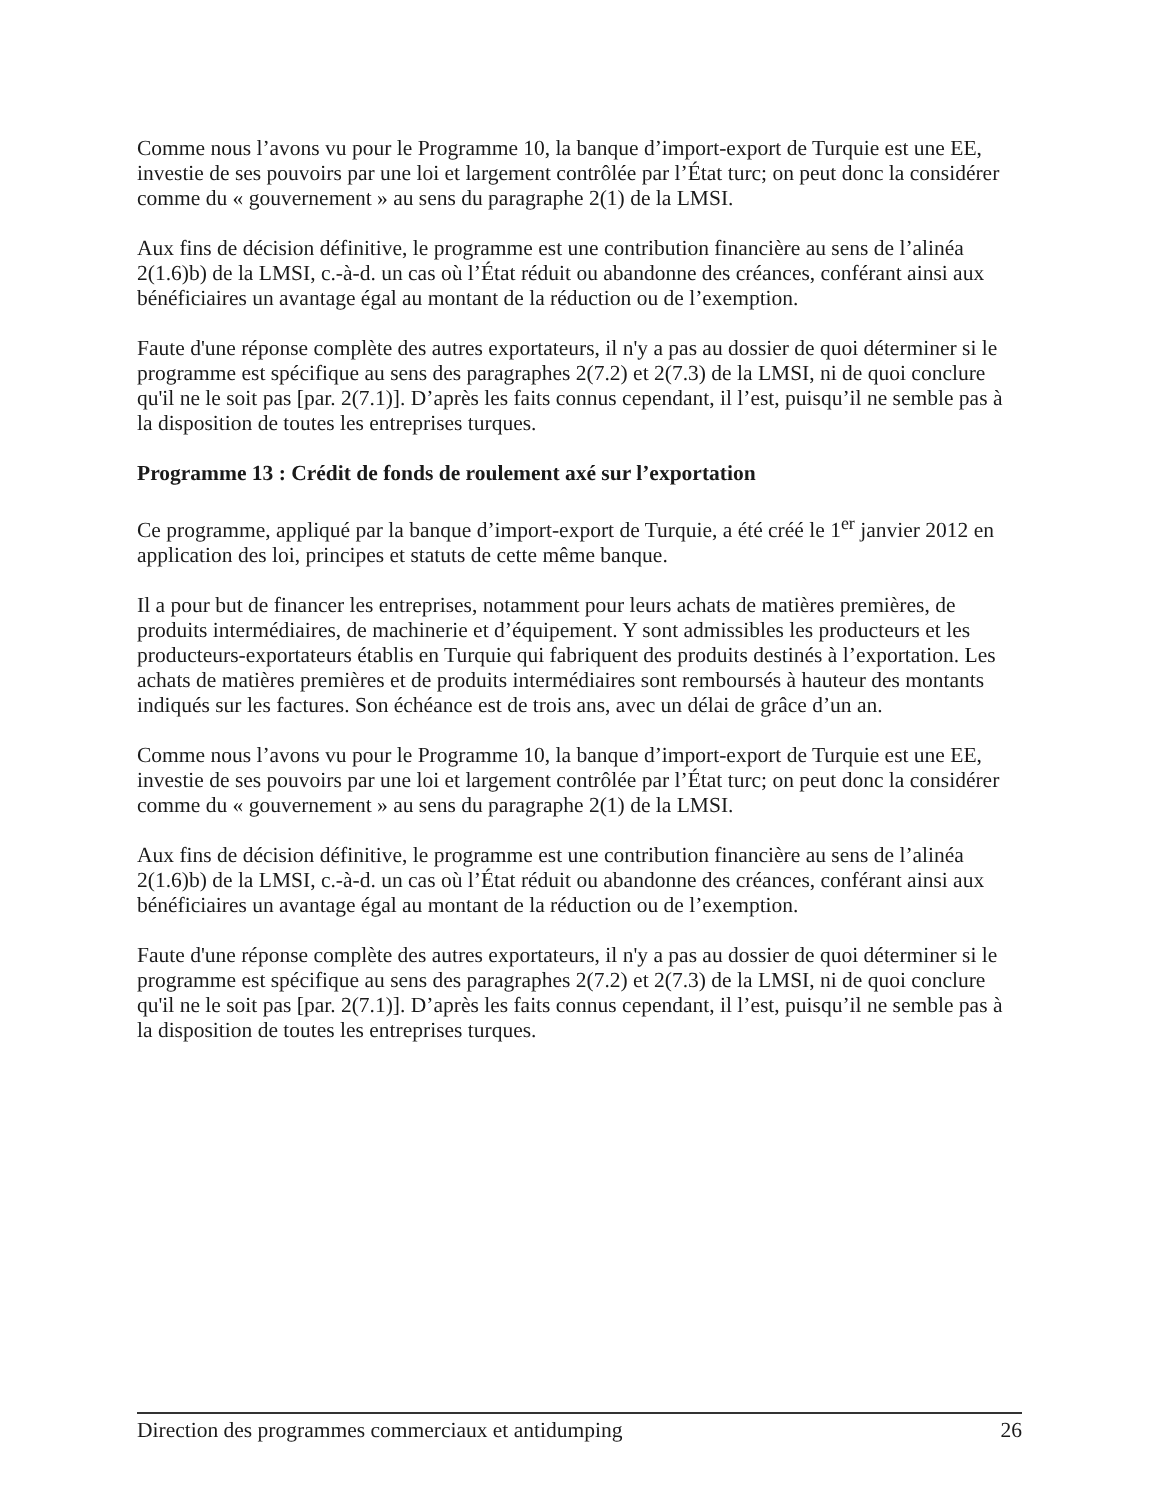Comme nous l’avons vu pour le Programme 10, la banque d’import-export de Turquie est une EE, investie de ses pouvoirs par une loi et largement contrôlée par l’État turc; on peut donc la considérer comme du « gouvernement » au sens du paragraphe 2(1) de la LMSI.
Aux fins de décision définitive, le programme est une contribution financière au sens de l’alinéa 2(1.6)b) de la LMSI, c.-à-d. un cas où l’État réduit ou abandonne des créances, conférant ainsi aux bénéficiaires un avantage égal au montant de la réduction ou de l’exemption.
Faute d'une réponse complète des autres exportateurs, il n'y a pas au dossier de quoi déterminer si le programme est spécifique au sens des paragraphes 2(7.2) et 2(7.3) de la LMSI, ni de quoi conclure qu'il ne le soit pas [par. 2(7.1)]. D’après les faits connus cependant, il l’est, puisqu’il ne semble pas à la disposition de toutes les entreprises turques.
Programme 13 : Crédit de fonds de roulement axé sur l’exportation
Ce programme, appliqué par la banque d’import-export de Turquie, a été créé le 1<sup>er</sup> janvier 2012 en application des loi, principes et statuts de cette même banque.
Il a pour but de financer les entreprises, notamment pour leurs achats de matières premières, de produits intermédiaires, de machinerie et d’équipement. Y sont admissibles les producteurs et les producteurs-exportateurs établis en Turquie qui fabriquent des produits destinés à l’exportation. Les achats de matières premières et de produits intermédiaires sont remboursés à hauteur des montants indiqués sur les factures. Son échéance est de trois ans, avec un délai de grâce d’un an.
Comme nous l’avons vu pour le Programme 10, la banque d’import-export de Turquie est une EE, investie de ses pouvoirs par une loi et largement contrôlée par l’État turc; on peut donc la considérer comme du « gouvernement » au sens du paragraphe 2(1) de la LMSI.
Aux fins de décision définitive, le programme est une contribution financière au sens de l’alinéa 2(1.6)b) de la LMSI, c.-à-d. un cas où l’État réduit ou abandonne des créances, conférant ainsi aux bénéficiaires un avantage égal au montant de la réduction ou de l’exemption.
Faute d'une réponse complète des autres exportateurs, il n'y a pas au dossier de quoi déterminer si le programme est spécifique au sens des paragraphes 2(7.2) et 2(7.3) de la LMSI, ni de quoi conclure qu'il ne le soit pas [par. 2(7.1)]. D’après les faits connus cependant, il l’est, puisqu’il ne semble pas à la disposition de toutes les entreprises turques.
Direction des programmes commerciaux et antidumping 26